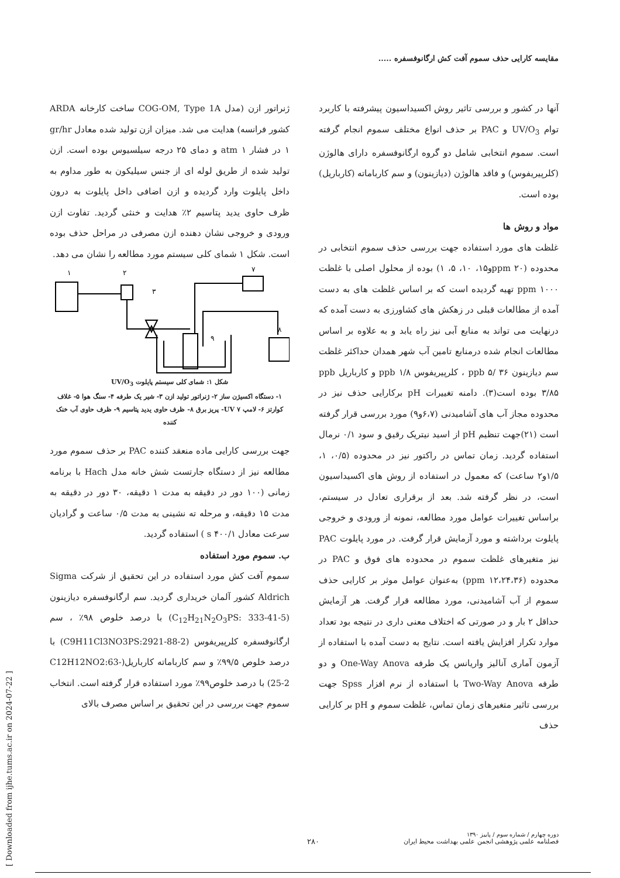مقایسه کارایی حذف سموم آفت کش ارگانوفسفره .....
ژنراتور ازن (مدل COG-OM, Type 1A ساخت کارخانه ARDA کشور فرانسه) هدایت می شد. میزان ازن تولید شده معادل gr/hr ۱ در فشار atm ۱ و دمای ۲۵ درجه سیلسیوس بوده است. ازن تولید شده از طریق لوله ای از جنس سیلیکون به طور مداوم به داخل پایلوت وارد گردیده و ازن اضافی داخل پایلوت به درون ظرف حاوی یدید پتاسیم ۲٪ هدایت و خنثی گردید. تفاوت ازن ورودی و خروجی نشان دهنده ازن مصرفی در مراحل حذف بوده است. شکل ۱ شمای کلی سیستم مورد مطالعه را نشان می دهد.
۱
۲
۳
۷
۸
۹
شکل ۱: شمای کلی سیستم پایلوت UV/O<sub>3</sub>
۱- دستگاه اکسیژن ساز ۲- ژنراتور تولید ازن ۳- شیر یک طرفه ۴- سنگ هوا ۵- غلاف کوارتز ۶- لامپ UV ۷- پریز برق ۸- ظرف حاوی یدید پتاسیم ۹- ظرف حاوی آب خنک کننده
جهت بررسی کارایی ماده منعقد کننده PAC بر حذف سموم مورد مطالعه نیز از دستگاه جارتست شش خانه مدل Hach با برنامه زمانی (۱۰۰ دور در دقیقه به مدت ۱ دقیقه، ۳۰ دور در دقیقه به مدت ۱۵ دقیقه، و مرحله ته نشینی به مدت ۰/۵ ساعت و گرادیان سرعت معادل ۱/s ۴۰۰ ) استفاده گردید.
ب. سموم مورد استفاده
سموم آفت کش مورد استفاده در این تحقیق از شرکت Sigma Aldrich کشور آلمان خریداری گردید. سم ارگانوفسفره دیازینون (C<sub>12</sub>H<sub>21</sub>N<sub>2</sub>O<sub>3</sub>PS: 333-41-5) با درصد خلوص ۹۸٪ ، سم ارگانوفسفره کلرپیریفوس (C9H11Cl3NO3PS:2921-88-2) با درصد خلوص ۹۹/۵٪ و سم کارباماته کارباریل(C12H12NO2:63-25-2) با درصد خلوص۹۹٪ مورد استفاده قرار گرفته است. انتخاب سموم جهت بررسی در این تحقیق بر اساس مصرف بالای
آنها در کشور و بررسی تاثیر روش اکسیداسیون پیشرفته با کاربرد توام UV/O<sub>3</sub> و PAC بر حذف انواع مختلف سموم انجام گرفته است. سموم انتخابی شامل دو گروه ارگانوفسفره دارای هالوژن (کلرپیریفوس) و فاقد هالوژن (دیازینون) و سم کارباماته (کارباریل) بوده است.
مواد و روش ها
غلظت های مورد استفاده جهت بررسی حذف سموم انتخابی در محدوده (ppm ۲۰و۱۵، ۱۰، ۵، ۱) بوده از محلول اصلی با غلظت ppm ۱۰۰۰ تهیه گردیده است که بر اساس غلظت های به دست آمده از مطالعات قبلی در زهکش های کشاورزی به دست آمده که درنهایت می تواند به منابع آبی نیز راه یابد و به علاوه بر اساس مطالعات انجام شده درمنابع تامین آب شهر همدان حداکثر غلظت سم دیازینون ppb ۵/ ۳۶ ، کلرپیریفوس ppb ۱/۸ و کارباریل ppb ۳/۸۵ بوده است(۳). دامنه تغییرات pH برکارایی حذف نیز در محدوده مجاز آب های آشامیدنی (۶،۷و۹) مورد بررسی قرار گرفته است (۲۱)جهت تنظیم pH از اسید نیتریک رقیق و سود ۰/۱ نرمال استفاده گردید. زمان تماس در راکتور نیز در محدوده (۰/۵، ۱، ۱/۵و۲ ساعت) که معمول در استفاده از روش های اکسیداسیون است، در نظر گرفته شد. بعد از برقراری تعادل در سیستم، براساس تغییرات عوامل مورد مطالعه، نمونه از ورودی و خروجی پایلوت برداشته و مورد آزمایش قرار گرفت. در مورد پایلوت PAC نیز متغیرهای غلظت سموم در محدوده های فوق و PAC در محدوده (ppm ۱۲،۲۴،۳۶) به‌عنوان عوامل موثر بر کارایی حذف سموم از آب آشامیدنی، مورد مطالعه قرار گرفت. هر آزمایش حداقل ۲ بار و در صورتی که اختلاف معنی داری در نتیجه بود تعداد موارد تکرار افزایش یافته است. نتایج به دست آمده با استفاده از آزمون آماری آنالیز واریانس یک طرفه One-Way Anova و دو طرفه Two-Way Anova با استفاده از نرم افزار Spss جهت بررسی تاثیر متغیرهای زمان تماس، غلظت سموم و pH بر کارایی حذف
[ Downloaded from ijhe.tums.ac.ir on 2024-07-22 ]
دوره چهارم / شماره سوم / پاییز ۱۳۹۰
فصلنامه علمی پژوهشی انجمن علمی بهداشت محیط ایران
۲۸۰